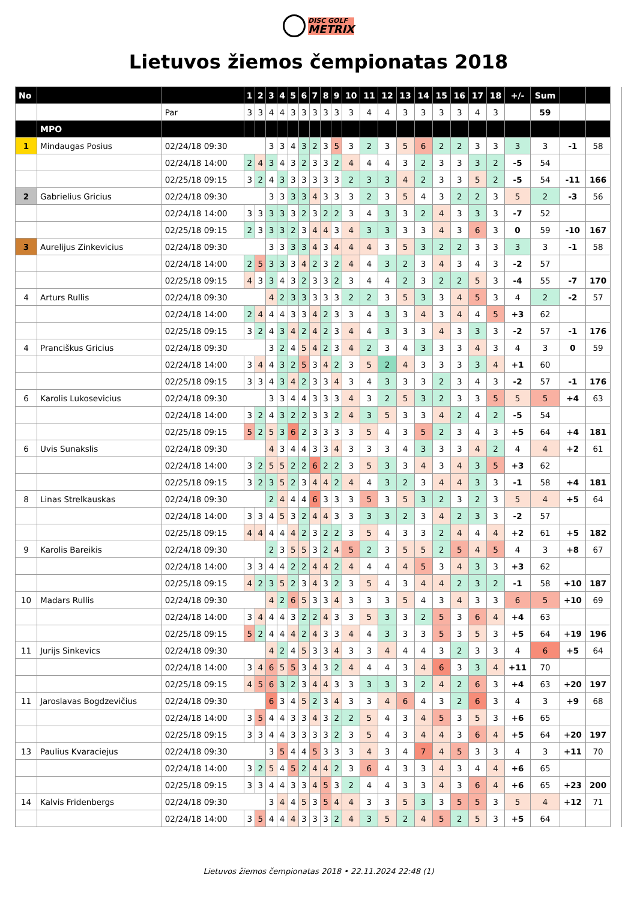DISC GOLF METRIX
Lietuvos žiemos čempionatas 2018
| No | | | 1 | 2 | 3 | 4 | 5 | 6 | 7 | 8 | 9 | 10 | 11 | 12 | 13 | 14 | 15 | 16 | 17 | 18 | +/- | Sum | | | |
| | | Par | 3 | 3 | 4 | 4 | 3 | 3 | 3 | 3 | 3 | 3 | 4 | 4 | 3 | 3 | 3 | 3 | 4 | 3 | | 59 | | | |
| | MPO | | | | | | | | | | | | | | | | | | | | | | | | |
| 1 | Mindaugas Posius | 02/24/18 09:30 | | | 3 | 3 | 4 | 3 | 2 | 3 | 5 | 3 | 2 | 3 | 5 | 6 | 2 | 2 | 3 | 3 | 3 | 3 | -1 | 58 | |
| | | 02/24/18 14:00 | 2 | 4 | 3 | 4 | 3 | 2 | 3 | 3 | 2 | 4 | 4 | 4 | 3 | 2 | 3 | 3 | 3 | 2 | -5 | 54 | | | |
| | | 02/25/18 09:15 | 3 | 2 | 4 | 3 | 3 | 3 | 3 | 3 | 3 | 2 | 3 | 3 | 4 | 2 | 3 | 3 | 5 | 2 | -5 | 54 | -11 | 166 | |
| 2 | Gabrielius Gricius | 02/24/18 09:30 | | | 3 | 3 | 3 | 3 | 4 | 3 | 3 | 3 | 2 | 3 | 5 | 4 | 3 | 2 | 2 | 3 | 5 | 2 | -3 | 56 | |
| | | 02/24/18 14:00 | 3 | 3 | 3 | 3 | 3 | 2 | 3 | 2 | 2 | 3 | 4 | 3 | 3 | 2 | 4 | 3 | 3 | 3 | -7 | 52 | | | |
| | | 02/25/18 09:15 | 2 | 3 | 3 | 3 | 2 | 3 | 4 | 4 | 3 | 4 | 3 | 3 | 3 | 3 | 4 | 3 | 6 | 3 | 0 | 59 | -10 | 167 | |
| 3 | Aurelijus Zinkevicius | 02/24/18 09:30 | | | 3 | 3 | 3 | 3 | 4 | 3 | 4 | 4 | 4 | 3 | 5 | 3 | 2 | 2 | 3 | 3 | 3 | 3 | -1 | 58 | |
| | | 02/24/18 14:00 | 2 | 5 | 3 | 3 | 3 | 4 | 2 | 3 | 2 | 4 | 4 | 3 | 2 | 3 | 4 | 3 | 4 | 3 | -2 | 57 | | | |
| | | 02/25/18 09:15 | 4 | 3 | 3 | 4 | 3 | 2 | 3 | 3 | 2 | 3 | 4 | 4 | 2 | 3 | 2 | 2 | 5 | 3 | -4 | 55 | -7 | 170 | |
| 4 | Arturs Rullis | 02/24/18 09:30 | | | 4 | 2 | 3 | 3 | 3 | 3 | 3 | 2 | 2 | 3 | 5 | 3 | 3 | 4 | 5 | 3 | 4 | 2 | -2 | 57 | |
| | | 02/24/18 14:00 | 2 | 4 | 4 | 4 | 3 | 3 | 4 | 2 | 3 | 3 | 4 | 3 | 3 | 4 | 3 | 4 | 4 | 5 | +3 | 62 | | | |
| | | 02/25/18 09:15 | 3 | 2 | 4 | 3 | 4 | 2 | 4 | 2 | 3 | 4 | 4 | 3 | 3 | 3 | 4 | 3 | 3 | 3 | -2 | 57 | -1 | 176 | |
| 4 | Pranciškus Gricius | 02/24/18 09:30 | | | 3 | 2 | 4 | 5 | 4 | 2 | 3 | 4 | 2 | 3 | 4 | 3 | 3 | 3 | 4 | 3 | 4 | 3 | 0 | 59 | |
| | | 02/24/18 14:00 | 3 | 4 | 4 | 3 | 2 | 5 | 3 | 4 | 2 | 3 | 5 | 2 | 4 | 3 | 3 | 3 | 3 | 4 | +1 | 60 | | | |
| | | 02/25/18 09:15 | 3 | 3 | 4 | 3 | 4 | 2 | 3 | 3 | 4 | 3 | 4 | 3 | 3 | 3 | 2 | 3 | 4 | 3 | -2 | 57 | -1 | 176 | |
| 6 | Karolis Lukosevicius | 02/24/18 09:30 | | | 3 | 3 | 4 | 4 | 3 | 3 | 3 | 4 | 3 | 2 | 5 | 3 | 2 | 3 | 3 | 5 | 5 | 5 | +4 | 63 | |
| | | 02/24/18 14:00 | 3 | 2 | 4 | 3 | 2 | 2 | 3 | 3 | 2 | 4 | 3 | 5 | 3 | 3 | 4 | 2 | 4 | 2 | -5 | 54 | | | |
| | | 02/25/18 09:15 | 5 | 2 | 5 | 3 | 6 | 2 | 3 | 3 | 3 | 3 | 5 | 4 | 3 | 5 | 2 | 3 | 4 | 3 | +5 | 64 | +4 | 181 | |
| 6 | Uvis Sunakslis | 02/24/18 09:30 | | | 4 | 3 | 4 | 4 | 3 | 3 | 4 | 3 | 3 | 3 | 4 | 3 | 3 | 3 | 4 | 2 | 4 | 4 | +2 | 61 | |
| | | 02/24/18 14:00 | 3 | 2 | 5 | 5 | 2 | 2 | 6 | 2 | 2 | 3 | 5 | 3 | 3 | 4 | 3 | 4 | 3 | 5 | +3 | 62 | | | |
| | | 02/25/18 09:15 | 3 | 2 | 3 | 5 | 2 | 3 | 4 | 4 | 2 | 4 | 4 | 3 | 2 | 3 | 4 | 4 | 3 | 3 | -1 | 58 | +4 | 181 | |
| 8 | Linas Strelkauskas | 02/24/18 09:30 | | | 2 | 4 | 4 | 4 | 6 | 3 | 3 | 3 | 5 | 3 | 5 | 3 | 2 | 3 | 2 | 3 | 5 | 4 | +5 | 64 | |
| | | 02/24/18 14:00 | 3 | 3 | 4 | 5 | 3 | 2 | 4 | 4 | 3 | 3 | 3 | 3 | 2 | 3 | 4 | 2 | 3 | 3 | -2 | 57 | | | |
| | | 02/25/18 09:15 | 4 | 4 | 4 | 4 | 4 | 2 | 3 | 2 | 2 | 3 | 5 | 4 | 3 | 3 | 2 | 4 | 4 | 4 | +2 | 61 | +5 | 182 | |
| 9 | Karolis Bareikis | 02/24/18 09:30 | | | 2 | 3 | 5 | 5 | 3 | 2 | 4 | 5 | 2 | 3 | 5 | 5 | 2 | 5 | 4 | 5 | 4 | 3 | +8 | 67 | |
| | | 02/24/18 14:00 | 3 | 3 | 4 | 4 | 2 | 2 | 4 | 4 | 2 | 4 | 4 | 4 | 4 | 5 | 3 | 4 | 3 | 3 | +3 | 62 | | | |
| | | 02/25/18 09:15 | 4 | 2 | 3 | 5 | 2 | 3 | 4 | 3 | 2 | 3 | 5 | 4 | 3 | 4 | 4 | 2 | 3 | 2 | -1 | 58 | +10 | 187 | |
| 10 | Madars Rullis | 02/24/18 09:30 | | | 4 | 2 | 6 | 5 | 3 | 3 | 4 | 3 | 3 | 3 | 5 | 4 | 3 | 4 | 3 | 3 | 6 | 5 | +10 | 69 | |
| | | 02/24/18 14:00 | 3 | 4 | 4 | 4 | 3 | 2 | 2 | 4 | 3 | 3 | 5 | 3 | 3 | 2 | 5 | 3 | 6 | 4 | +4 | 63 | | | |
| | | 02/25/18 09:15 | 5 | 2 | 4 | 4 | 4 | 2 | 4 | 3 | 3 | 4 | 4 | 3 | 3 | 3 | 5 | 3 | 5 | 3 | +5 | 64 | +19 | 196 | |
| 11 | Jurijs Sinkevics | 02/24/18 09:30 | | | 4 | 2 | 4 | 5 | 3 | 3 | 4 | 3 | 3 | 4 | 4 | 4 | 3 | 2 | 3 | 3 | 4 | 6 | +5 | 64 | |
| | | 02/24/18 14:00 | 3 | 4 | 6 | 5 | 5 | 3 | 4 | 3 | 2 | 4 | 4 | 4 | 3 | 4 | 6 | 3 | 3 | 4 | +11 | 70 | | | |
| | | 02/25/18 09:15 | 4 | 5 | 6 | 3 | 2 | 3 | 4 | 4 | 3 | 3 | 3 | 3 | 3 | 2 | 4 | 2 | 6 | 3 | +4 | 63 | +20 | 197 | |
| 11 | Jaroslavas Bogdzevičius | 02/24/18 09:30 | | | 6 | 3 | 4 | 5 | 2 | 3 | 4 | 3 | 3 | 4 | 6 | 4 | 3 | 2 | 6 | 3 | 4 | 3 | +9 | 68 | |
| | | 02/24/18 14:00 | 3 | 5 | 4 | 4 | 3 | 3 | 4 | 3 | 2 | 2 | 5 | 4 | 3 | 4 | 5 | 3 | 5 | 3 | +6 | 65 | | | |
| | | 02/25/18 09:15 | 3 | 3 | 4 | 4 | 3 | 3 | 3 | 3 | 2 | 3 | 5 | 4 | 3 | 4 | 4 | 3 | 6 | 4 | +5 | 64 | +20 | 197 | |
| 13 | Paulius Kvaraciejus | 02/24/18 09:30 | | | 3 | 5 | 4 | 4 | 5 | 3 | 3 | 3 | 4 | 3 | 4 | 7 | 4 | 5 | 3 | 3 | 4 | 3 | +11 | 70 | |
| | | 02/24/18 14:00 | 3 | 2 | 5 | 4 | 5 | 2 | 4 | 4 | 2 | 3 | 6 | 4 | 3 | 3 | 4 | 3 | 4 | 4 | +6 | 65 | | | |
| | | 02/25/18 09:15 | 3 | 3 | 4 | 4 | 3 | 3 | 4 | 5 | 3 | 2 | 4 | 4 | 3 | 3 | 4 | 3 | 6 | 4 | +6 | 65 | +23 | 200 | |
| 14 | Kalvis Fridenbergs | 02/24/18 09:30 | | | 3 | 4 | 4 | 5 | 3 | 5 | 4 | 4 | 3 | 3 | 5 | 3 | 3 | 5 | 5 | 3 | 5 | 4 | +12 | 71 | |
| | | 02/24/18 14:00 | 3 | 5 | 4 | 4 | 4 | 3 | 3 | 3 | 2 | 4 | 3 | 5 | 2 | 4 | 5 | 2 | 5 | 3 | +5 | 64 | | | |
Lietuvos žiemos čempionatas 2018 • 22.11.2024 22:48 (1)